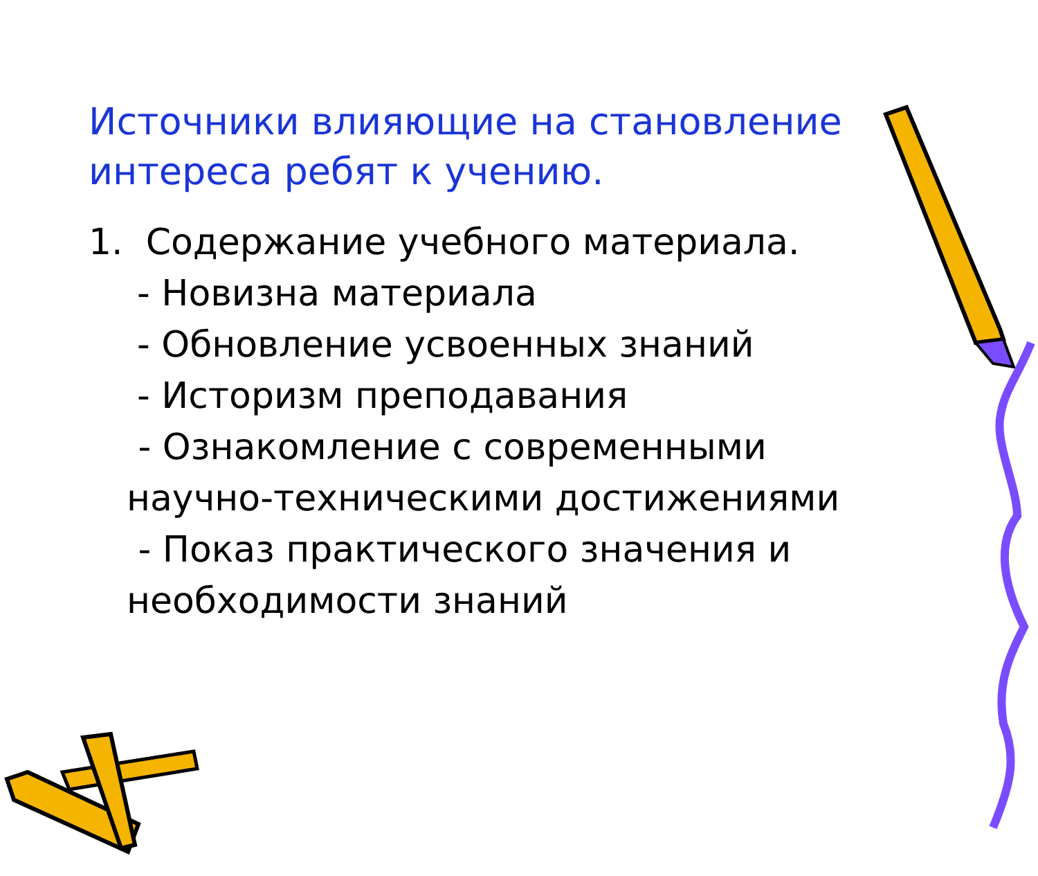Источники влияющие на становление интереса ребят к учению.
1. Содержание учебного материала.
- Новизна материала
- Обновление усвоенных знаний
- Историзм преподавания
- Ознакомление с современными научно-техническими достижениями
- Показ практического значения и необходимости знаний